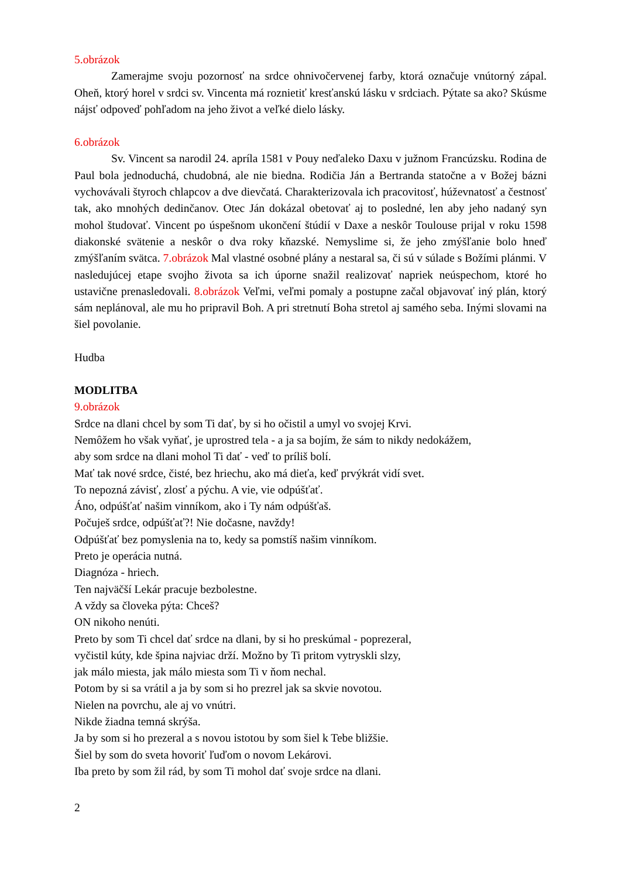5.obrázok
Zamerajme svoju pozornosť na srdce ohnivočervenej farby, ktorá označuje vnútorný zápal. Oheň, ktorý horel v srdci sv. Vincenta má roznietiť kresťanskú lásku v srdciach. Pýtate sa ako? Skúsme nájsť odpoveď pohľadom na jeho život a veľké dielo lásky.
6.obrázok
Sv. Vincent sa narodil 24. apríla 1581 v Pouy neďaleko Daxu v južnom Francúzsku. Rodina de Paul bola jednoduchá, chudobná, ale nie biedna. Rodičia Ján a Bertranda statočne a v Božej bázni vychovávali štyroch chlapcov a dve dievčatá. Charakterizovala ich pracovitosť, húževnatosť a čestnosť tak, ako mnohých dedinčanov. Otec Ján dokázal obetovať aj to posledné, len aby jeho nadaný syn mohol študovať. Vincent po úspešnom ukončení štúdií v Daxe a neskôr Toulouse prijal v roku 1598 diakonské svätenie a neskôr o dva roky kňazské. Nemyslime si, že jeho zmýšľanie bolo hneď zmýšľaním svätca. 7.obrázok Mal vlastné osobné plány a nestaral sa, či sú v súlade s Božími plánmi. V nasledujúcej etape svojho života sa ich úporne snažil realizovať napriek neúspechom, ktoré ho ustavične prenasledovali. 8.obrázok Veľmi, veľmi pomaly a postupne začal objavovať iný plán, ktorý sám neplánoval, ale mu ho pripravil Boh. A pri stretnutí Boha stretol aj samého seba. Inými slovami na šiel povolanie.
Hudba
MODLITBA
9.obrázok
Srdce na dlani chcel by som Ti dať, by si ho očistil a umyl vo svojej Krvi.
Nemôžem ho však vyňať, je uprostred tela - a ja sa bojím, že sám to nikdy nedokážem,
aby som srdce na dlani mohol Ti dať - veď to príliš bolí.
Mať tak nové srdce, čisté, bez hriechu, ako má dieťa, keď prvýkrát vidí svet.
To nepozná závisť, zlosť a pýchu. A vie, vie odpúšťať.
Áno, odpúšťať našim vinníkom, ako i Ty nám odpúšťaš.
Počuješ srdce, odpúšťať?! Nie dočasne, navždy!
Odpúšťať bez pomyslenia na to, kedy sa pomstíš našim vinníkom.
Preto je operácia nutná.
Diagnóza - hriech.
Ten najväčší Lekár pracuje bezbolestne.
A vždy sa človeka pýta: Chceš?
ON nikoho nenúti.
Preto by som Ti chcel dať srdce na dlani, by si ho preskúmal - poprezeral,
vyčistil kúty, kde špina najviac drží. Možno by Ti pritom vytryskli slzy,
jak málo miesta, jak málo miesta som Ti v ňom nechal.
Potom by si sa vrátil a ja by som si ho prezrel jak sa skvie novotou.
Nielen na povrchu, ale aj vo vnútri.
Nikde žiadna temná skrýša.
Ja by som si ho prezeral a s novou istotou by som šiel k Tebe bližšie.
Šiel by som do sveta hovoriť ľuďom o novom Lekárovi.
Iba preto by som žil rád, by som Ti mohol dať svoje srdce na dlani.
2